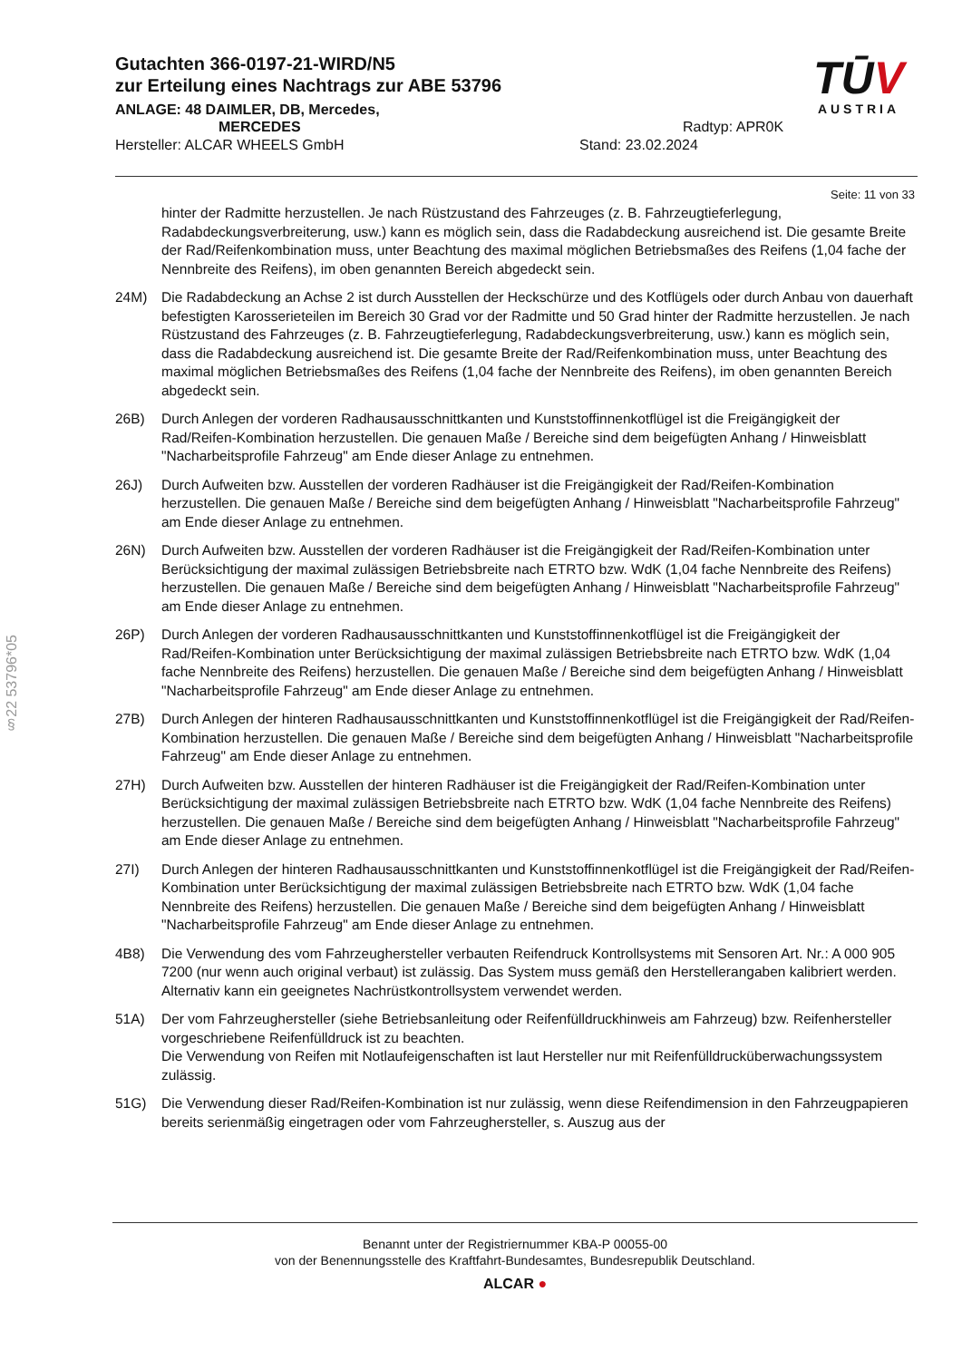Gutachten 366-0197-21-WIRD/N5
zur Erteilung eines Nachtrags zur ABE 53796
ANLAGE: 48 DAIMLER, DB, Mercedes,
MERCEDES Radtyp: APR0K
Hersteller: ALCAR WHEELS GmbH Stand: 23.02.2024
TŪV
AUSTRIA
Seite: 11 von 33
hinter der Radmitte herzustellen. Je nach Rüstzustand des Fahrzeuges (z. B. Fahrzeugtieferlegung, Radabdeckungsverbreiterung, usw.) kann es möglich sein, dass die Radabdeckung ausreichend ist. Die gesamte Breite der Rad/Reifenkombination muss, unter Beachtung des maximal möglichen Betriebsmaßes des Reifens (1,04 fache der Nennbreite des Reifens), im oben genannten Bereich abgedeckt sein.
24M) Die Radabdeckung an Achse 2 ist durch Ausstellen der Heckschürze und des Kotflügels oder durch Anbau von dauerhaft befestigten Karosserieteilen im Bereich 30 Grad vor der Radmitte und 50 Grad hinter der Radmitte herzustellen. Je nach Rüstzustand des Fahrzeuges (z. B. Fahrzeugtieferlegung, Radabdeckungsverbreiterung, usw.) kann es möglich sein, dass die Radabdeckung ausreichend ist. Die gesamte Breite der Rad/Reifenkombination muss, unter Beachtung des maximal möglichen Betriebsmaßes des Reifens (1,04 fache der Nennbreite des Reifens), im oben genannten Bereich abgedeckt sein.
26B) Durch Anlegen der vorderen Radhausausschnittkanten und Kunststoffinnenkotflügel ist die Freigängigkeit der Rad/Reifen-Kombination herzustellen. Die genauen Maße / Bereiche sind dem beigefügten Anhang / Hinweisblatt "Nacharbeitsprofile Fahrzeug" am Ende dieser Anlage zu entnehmen.
26J) Durch Aufweiten bzw. Ausstellen der vorderen Radhäuser ist die Freigängigkeit der Rad/Reifen-Kombination herzustellen. Die genauen Maße / Bereiche sind dem beigefügten Anhang / Hinweisblatt "Nacharbeitsprofile Fahrzeug" am Ende dieser Anlage zu entnehmen.
26N) Durch Aufweiten bzw. Ausstellen der vorderen Radhäuser ist die Freigängigkeit der Rad/Reifen-Kombination unter Berücksichtigung der maximal zulässigen Betriebsbreite nach ETRTO bzw. WdK (1,04 fache Nennbreite des Reifens) herzustellen. Die genauen Maße / Bereiche sind dem beigefügten Anhang / Hinweisblatt "Nacharbeitsprofile Fahrzeug" am Ende dieser Anlage zu entnehmen.
26P) Durch Anlegen der vorderen Radhausausschnittkanten und Kunststoffinnenkotflügel ist die Freigängigkeit der Rad/Reifen-Kombination unter Berücksichtigung der maximal zulässigen Betriebsbreite nach ETRTO bzw. WdK (1,04 fache Nennbreite des Reifens) herzustellen. Die genauen Maße / Bereiche sind dem beigefügten Anhang / Hinweisblatt "Nacharbeitsprofile Fahrzeug" am Ende dieser Anlage zu entnehmen.
27B) Durch Anlegen der hinteren Radhausausschnittkanten und Kunststoffinnenkotflügel ist die Freigängigkeit der Rad/Reifen-Kombination herzustellen. Die genauen Maße / Bereiche sind dem beigefügten Anhang / Hinweisblatt "Nacharbeitsprofile Fahrzeug" am Ende dieser Anlage zu entnehmen.
27H) Durch Aufweiten bzw. Ausstellen der hinteren Radhäuser ist die Freigängigkeit der Rad/Reifen-Kombination unter Berücksichtigung der maximal zulässigen Betriebsbreite nach ETRTO bzw. WdK (1,04 fache Nennbreite des Reifens) herzustellen. Die genauen Maße / Bereiche sind dem beigefügten Anhang / Hinweisblatt "Nacharbeitsprofile Fahrzeug" am Ende dieser Anlage zu entnehmen.
27I) Durch Anlegen der hinteren Radhausausschnittkanten und Kunststoffinnenkotflügel ist die Freigängigkeit der Rad/Reifen-Kombination unter Berücksichtigung der maximal zulässigen Betriebsbreite nach ETRTO bzw. WdK (1,04 fache Nennbreite des Reifens) herzustellen. Die genauen Maße / Bereiche sind dem beigefügten Anhang / Hinweisblatt "Nacharbeitsprofile Fahrzeug" am Ende dieser Anlage zu entnehmen.
4B8) Die Verwendung des vom Fahrzeughersteller verbauten Reifendruck Kontrollsystems mit Sensoren Art. Nr.: A 000 905 7200 (nur wenn auch original verbaut) ist zulässig. Das System muss gemäß den Herstellerangaben kalibriert werden. Alternativ kann ein geeignetes Nachrüstkontrollsystem verwendet werden.
51A) Der vom Fahrzeughersteller (siehe Betriebsanleitung oder Reifenfülldruckhinweis am Fahrzeug) bzw. Reifenhersteller vorgeschriebene Reifenfülldruck ist zu beachten.
Die Verwendung von Reifen mit Notlaufeigenschaften ist laut Hersteller nur mit Reifenfülldrucküberwachungssystem zulässig.
51G) Die Verwendung dieser Rad/Reifen-Kombination ist nur zulässig, wenn diese Reifendimension in den Fahrzeugpapieren bereits serienmäßig eingetragen oder vom Fahrzeughersteller, s. Auszug aus der
§22 53796*05
Benannt unter der Registriernummer KBA-P 00055-00
von der Benennungsstelle des Kraftfahrt-Bundesamtes, Bundesrepublik Deutschland.
ALCAR ●